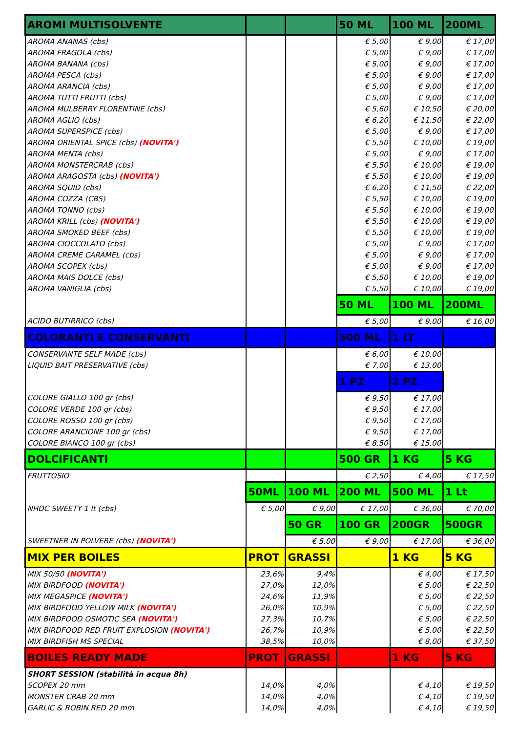| AROMI MULTISOLVENTE | | | 50 ML | 100 ML | 200ML |
| AROMA ANANAS (cbs) | | | € 5,00 | € 9,00 | € 17,00 |
| AROMA FRAGOLA (cbs) | | | € 5,00 | € 9,00 | € 17,00 |
| AROMA BANANA (cbs) | | | € 5,00 | € 9,00 | € 17,00 |
| AROMA PESCA (cbs) | | | € 5,00 | € 9,00 | € 17,00 |
| AROMA ARANCIA (cbs) | | | € 5,00 | € 9,00 | € 17,00 |
| AROMA TUTTI FRUTTI (cbs) | | | € 5,00 | € 9,00 | € 17,00 |
| AROMA MULBERRY FLORENTINE (cbs) | | | € 5,60 | € 10,50 | € 20,00 |
| AROMA AGLIO (cbs) | | | € 6,20 | € 11,50 | € 22,00 |
| AROMA SUPERSPICE (cbs) | | | € 5,00 | € 9,00 | € 17,00 |
| AROMA ORIENTAL SPICE (cbs) (NOVITA') | | | € 5,50 | € 10,00 | € 19,00 |
| AROMA MENTA (cbs) | | | € 5,00 | € 9,00 | € 17,00 |
| AROMA MONSTERCRAB (cbs) | | | € 5,50 | € 10,00 | € 19,00 |
| AROMA ARAGOSTA (cbs) (NOVITA') | | | € 5,50 | € 10,00 | € 19,00 |
| AROMA SQUID (cbs) | | | € 6,20 | € 11,50 | € 22,00 |
| AROMA COZZA (CBS) | | | € 5,50 | € 10,00 | € 19,00 |
| AROMA TONNO (cbs) | | | € 5,50 | € 10,00 | € 19,00 |
| AROMA KRILL (cbs) (NOVITA') | | | € 5,50 | € 10,00 | € 19,00 |
| AROMA SMOKED BEEF (cbs) | | | € 5,50 | € 10,00 | € 19,00 |
| AROMA CIOCCOLATO (cbs) | | | € 5,00 | € 9,00 | € 17,00 |
| AROMA CREME CARAMEL (cbs) | | | € 5,00 | € 9,00 | € 17,00 |
| AROMA SCOPEX (cbs) | | | € 5,00 | € 9,00 | € 17,00 |
| AROMA MAIS DOLCE (cbs) | | | € 5,50 | € 10,00 | € 19,00 |
| AROMA VANIGLIA (cbs) | | | € 5,50 | € 10,00 | € 19,00 |
| | | | 50 ML | 100 ML | 200ML |
| ACIDO BUTIRRICO (cbs) | | | € 5,00 | € 9,00 | € 16,00 |
| COLORANTI E CONSERVANTI | | | 500 ML | 1 LT | |
| CONSERVANTE SELF MADE (cbs) | | | € 6,00 | € 10,00 | |
| LIQUID BAIT PRESERVATIVE (cbs) | | | € 7,00 | € 13,00 | |
| | | | 1 PZ | 2 PZ | |
| COLORE GIALLO 100 gr (cbs) | | | € 9,50 | € 17,00 | |
| COLORE VERDE 100 gr (cbs) | | | € 9,50 | € 17,00 | |
| COLORE ROSSO 100 gr (cbs) | | | € 9,50 | € 17,00 | |
| COLORE ARANCIONE 100 gr (cbs) | | | € 9,50 | € 17,00 | |
| COLORE BIANCO 100 gr (cbs) | | | € 8,50 | € 15,00 | |
| DOLCIFICANTI | | | 500 GR | 1 KG | 5 KG |
| FRUTTOSIO | | | € 2,50 | € 4,00 | € 17,50 |
| | 50ML | 100 ML | 200 ML | 500 ML | 1 Lt |
| NHDC SWEETY 1 lt (cbs) | € 5,00 | € 9,00 | € 17,00 | € 36,00 | € 70,00 |
| | | 50 GR | 100 GR | 200GR | 500GR |
| SWEETNER IN POLVERE (cbs) (NOVITA') | | € 5,00 | € 9,00 | € 17,00 | € 36,00 |
| MIX PER BOILES | PROT | GRASSI | | 1 KG | 5 KG |
| MIX 50/50 (NOVITA') | 23,6% | 9,4% | | € 4,00 | € 17,50 |
| MIX BIRDFOOD (NOVITA') | 27,0% | 12,0% | | € 5,00 | € 22,50 |
| MIX MEGASPICE (NOVITA') | 24,6% | 11,9% | | € 5,00 | € 22,50 |
| MIX BIRDFOOD YELLOW MILK (NOVITA') | 26,0% | 10,9% | | € 5,00 | € 22,50 |
| MIX BIRDFOOD OSMOTIC SEA (NOVITA') | 27,3% | 10,7% | | € 5,00 | € 22,50 |
| MIX BIRDFOOD RED FRUIT EXPLOSION (NOVITA') | 26,7% | 10,9% | | € 5,00 | € 22,50 |
| MIX BIRDFISH MS SPECIAL | 38,5% | 10,0% | | € 8,00 | € 37,50 |
| BOILES READY MADE | PROT | GRASSI | | 1 KG | 5 KG |
| SHORT SESSION (stabilità in acqua 8h) | | | | | |
| SCOPEX 20 mm | 14,0% | 4,0% | | € 4,10 | € 19,50 |
| MONSTER CRAB 20 mm | 14,0% | 4,0% | | € 4,10 | € 19,50 |
| GARLIC & ROBIN RED 20 mm | 14,0% | 4,0% | | € 4,10 | € 19,50 |